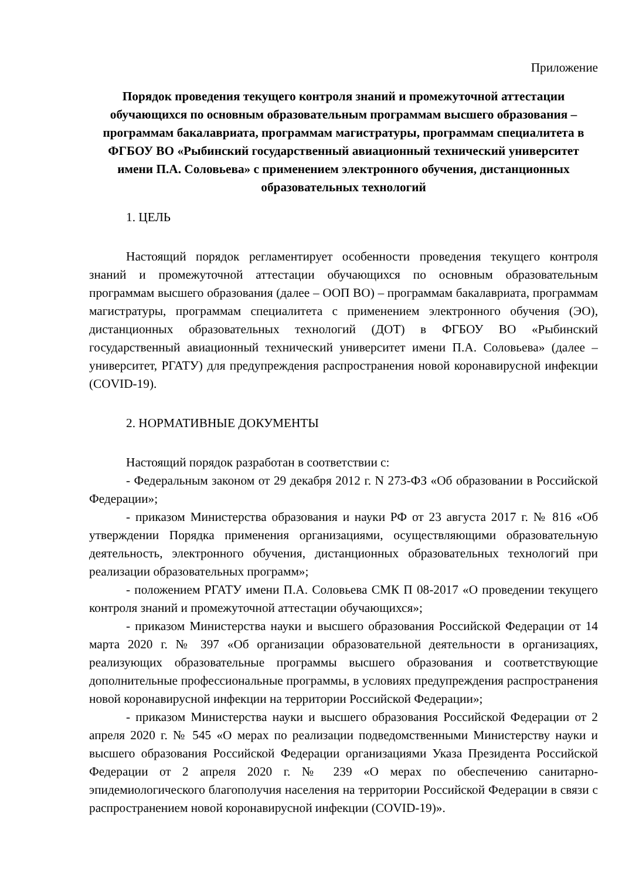Приложение
Порядок проведения текущего контроля знаний и промежуточной аттестации обучающихся по основным образовательным программам высшего образования – программам бакалавриата, программам магистратуры, программам специалитета в ФГБОУ ВО «Рыбинский государственный авиационный технический университет имени П.А. Соловьева» с применением электронного обучения, дистанционных образовательных технологий
1. ЦЕЛЬ
Настоящий порядок регламентирует особенности проведения текущего контроля знаний и промежуточной аттестации обучающихся по основным образовательным программам высшего образования (далее – ООП ВО) – программам бакалавриата, программам магистратуры, программам специалитета с применением электронного обучения (ЭО), дистанционных образовательных технологий (ДОТ) в ФГБОУ ВО «Рыбинский государственный авиационный технический университет имени П.А. Соловьева» (далее – университет, РГАТУ) для предупреждения распространения новой коронавирусной инфекции (COVID-19).
2. НОРМАТИВНЫЕ ДОКУМЕНТЫ
Настоящий порядок разработан в соответствии с:
- Федеральным законом от 29 декабря 2012 г. N 273-ФЗ «Об образовании в Российской Федерации»;
- приказом Министерства образования и науки РФ от 23 августа 2017 г. № 816 «Об утверждении Порядка применения организациями, осуществляющими образовательную деятельность, электронного обучения, дистанционных образовательных технологий при реализации образовательных программ»;
- положением РГАТУ имени П.А. Соловьева СМК П 08-2017 «О проведении текущего контроля знаний и промежуточной аттестации обучающихся»;
- приказом Министерства науки и высшего образования Российской Федерации от 14 марта 2020 г. № 397 «Об организации образовательной деятельности в организациях, реализующих образовательные программы высшего образования и соответствующие дополнительные профессиональные программы, в условиях предупреждения распространения новой коронавирусной инфекции на территории Российской Федерации»;
- приказом Министерства науки и высшего образования Российской Федерации от 2 апреля 2020 г. № 545 «О мерах по реализации подведомственными Министерству науки и высшего образования Российской Федерации организациями Указа Президента Российской Федерации от 2 апреля 2020 г. № 239 «О мерах по обеспечению санитарно-эпидемиологического благополучия населения на территории Российской Федерации в связи с распространением новой коронавирусной инфекции (COVID-19)».